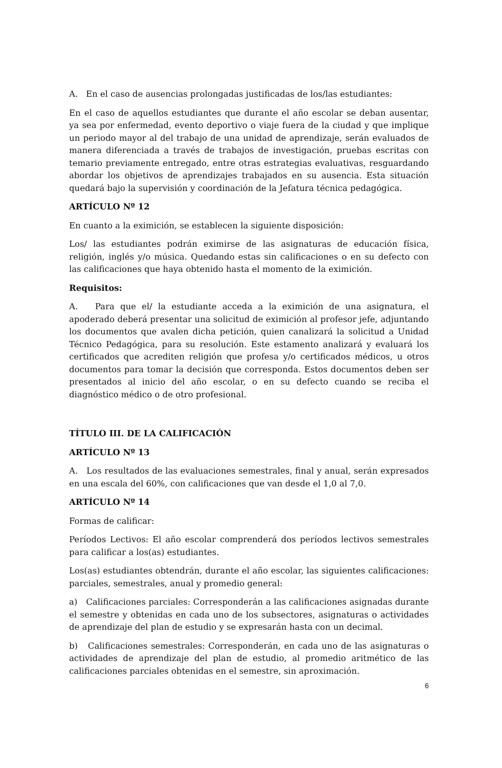A. En el caso de ausencias prolongadas justificadas de los/las estudiantes:
En el caso de aquellos estudiantes que durante el año escolar se deban ausentar, ya sea por enfermedad, evento deportivo o viaje fuera de la ciudad y que implique un periodo mayor al del trabajo de una unidad de aprendizaje, serán evaluados de manera diferenciada a través de trabajos de investigación, pruebas escritas con temario previamente entregado, entre otras estrategias evaluativas, resguardando abordar los objetivos de aprendizajes trabajados en su ausencia. Esta situación quedará bajo la supervisión y coordinación de la Jefatura técnica pedagógica.
ARTÍCULO Nº 12
En cuanto a la eximición, se establecen la siguiente disposición:
Los/ las estudiantes podrán eximirse de las asignaturas de educación física, religión, inglés y/o música. Quedando estas sin calificaciones o en su defecto con las calificaciones que haya obtenido hasta el momento de la eximición.
Requisitos:
A. Para que el/ la estudiante acceda a la eximición de una asignatura, el apoderado deberá presentar una solicitud de eximición al profesor jefe, adjuntando los documentos que avalen dicha petición, quien canalizará la solicitud a Unidad Técnico Pedagógica, para su resolución. Este estamento analizará y evaluará los certificados que acrediten religión que profesa y/o certificados médicos, u otros documentos para tomar la decisión que corresponda. Estos documentos deben ser presentados al inicio del año escolar, o en su defecto cuando se reciba el diagnóstico médico o de otro profesional.
TÍTULO III. DE LA CALIFICACIÓN
ARTÍCULO Nº 13
A. Los resultados de las evaluaciones semestrales, final y anual, serán expresados en una escala del 60%, con calificaciones que van desde el 1,0 al 7,0.
ARTÍCULO Nº 14
Formas de calificar:
Períodos Lectivos: El año escolar comprenderá dos períodos lectivos semestrales para calificar a los(as) estudiantes.
Los(as) estudiantes obtendrán, durante el año escolar, las siguientes calificaciones: parciales, semestrales, anual y promedio general:
a) Calificaciones parciales: Corresponderán a las calificaciones asignadas durante el semestre y obtenidas en cada uno de los subsectores, asignaturas o actividades de aprendizaje del plan de estudio y se expresarán hasta con un decimal.
b) Calificaciones semestrales: Corresponderán, en cada uno de las asignaturas o actividades de aprendizaje del plan de estudio, al promedio aritmético de las calificaciones parciales obtenidas en el semestre, sin aproximación.
6